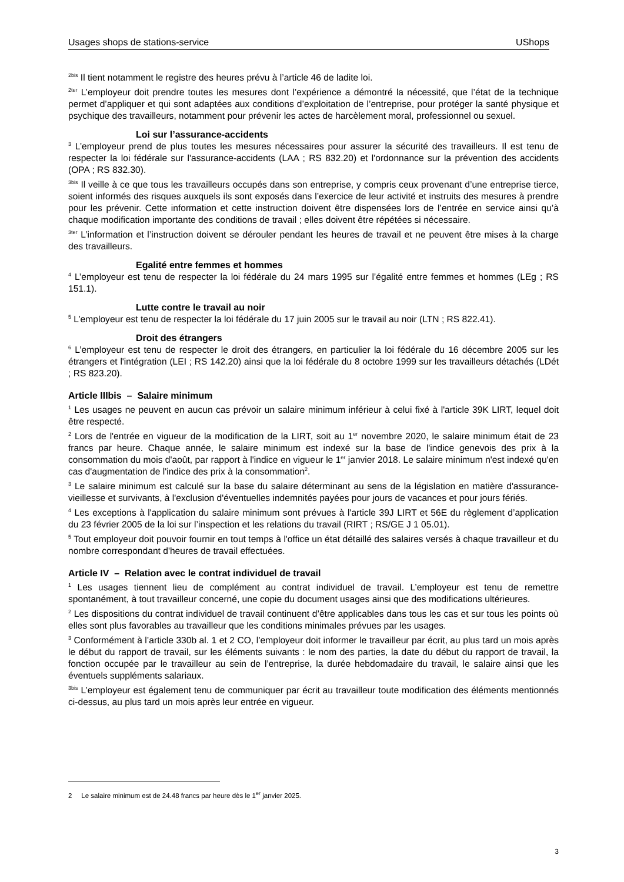Usages shops de stations-service UShops
<sup>2bis</sup> Il tient notamment le registre des heures prévu à l’article 46 de ladite loi.
<sup>2ter</sup> L’employeur doit prendre toutes les mesures dont l’expérience a démontré la nécessité, que l’état de la technique permet d’appliquer et qui sont adaptées aux conditions d’exploitation de l’entreprise, pour protéger la santé physique et psychique des travailleurs, notamment pour prévenir les actes de harcèlement moral, professionnel ou sexuel.
Loi sur l’assurance-accidents
<sup>3</sup> L’employeur prend de plus toutes les mesures nécessaires pour assurer la sécurité des travailleurs. Il est tenu de respecter la loi fédérale sur l'assurance-accidents (LAA ; RS 832.20) et l'ordonnance sur la prévention des accidents (OPA ; RS 832.30).
<sup>3bis</sup> Il veille à ce que tous les travailleurs occupés dans son entreprise, y compris ceux provenant d’une entreprise tierce, soient informés des risques auxquels ils sont exposés dans l’exercice de leur activité et instruits des mesures à prendre pour les prévenir. Cette information et cette instruction doivent être dispensées lors de l’entrée en service ainsi qu’à chaque modification importante des conditions de travail ; elles doivent être répétées si nécessaire.
<sup>3ter</sup> L’information et l’instruction doivent se dérouler pendant les heures de travail et ne peuvent être mises à la charge des travailleurs.
Egalité entre femmes et hommes
<sup>4</sup> L’employeur est tenu de respecter la loi fédérale du 24 mars 1995 sur l’égalité entre femmes et hommes (LEg ; RS 151.1).
Lutte contre le travail au noir
<sup>5</sup> L’employeur est tenu de respecter la loi fédérale du 17 juin 2005 sur le travail au noir (LTN ; RS 822.41).
Droit des étrangers
<sup>6</sup> L’employeur est tenu de respecter le droit des étrangers, en particulier la loi fédérale du 16 décembre 2005 sur les étrangers et l'intégration (LEI ; RS 142.20) ainsi que la loi fédérale du 8 octobre 1999 sur les travailleurs détachés (LDét ; RS 823.20).
Article IIIbis – Salaire minimum
<sup>1</sup> Les usages ne peuvent en aucun cas prévoir un salaire minimum inférieur à celui fixé à l'article 39K LIRT, lequel doit être respecté.
<sup>2</sup> Lors de l'entrée en vigueur de la modification de la LIRT, soit au 1<sup>er</sup> novembre 2020, le salaire minimum était de 23 francs par heure. Chaque année, le salaire minimum est indexé sur la base de l'indice genevois des prix à la consommation du mois d'août, par rapport à l'indice en vigueur le 1<sup>er</sup> janvier 2018. Le salaire minimum n'est indexé qu'en cas d'augmentation de l'indice des prix à la consommation<sup>2</sup>.
<sup>3</sup> Le salaire minimum est calculé sur la base du salaire déterminant au sens de la législation en matière d'assurance-vieillesse et survivants, à l'exclusion d'éventuelles indemnités payées pour jours de vacances et pour jours fériés.
<sup>4</sup> Les exceptions à l'application du salaire minimum sont prévues à l'article 39J LIRT et 56E du règlement d’application du 23 février 2005 de la loi sur l’inspection et les relations du travail (RIRT ; RS/GE J 1 05.01).
<sup>5</sup> Tout employeur doit pouvoir fournir en tout temps à l'office un état détaillé des salaires versés à chaque travailleur et du nombre correspondant d'heures de travail effectuées.
Article IV – Relation avec le contrat individuel de travail
<sup>1</sup> Les usages tiennent lieu de complément au contrat individuel de travail. L’employeur est tenu de remettre spontanément, à tout travailleur concerné, une copie du document usages ainsi que des modifications ultérieures.
<sup>2</sup> Les dispositions du contrat individuel de travail continuent d’être applicables dans tous les cas et sur tous les points où elles sont plus favorables au travailleur que les conditions minimales prévues par les usages.
<sup>3</sup> Conformément à l’article 330b al. 1 et 2 CO, l’employeur doit informer le travailleur par écrit, au plus tard un mois après le début du rapport de travail, sur les éléments suivants : le nom des parties, la date du début du rapport de travail, la fonction occupée par le travailleur au sein de l’entreprise, la durée hebdomadaire du travail, le salaire ainsi que les éventuels suppléments salariaux.
<sup>3bis</sup> L’employeur est également tenu de communiquer par écrit au travailleur toute modification des éléments mentionnés ci-dessus, au plus tard un mois après leur entrée en vigueur.
2 Le salaire minimum est de 24.48 francs par heure dès le 1<sup>er</sup> janvier 2025.
3